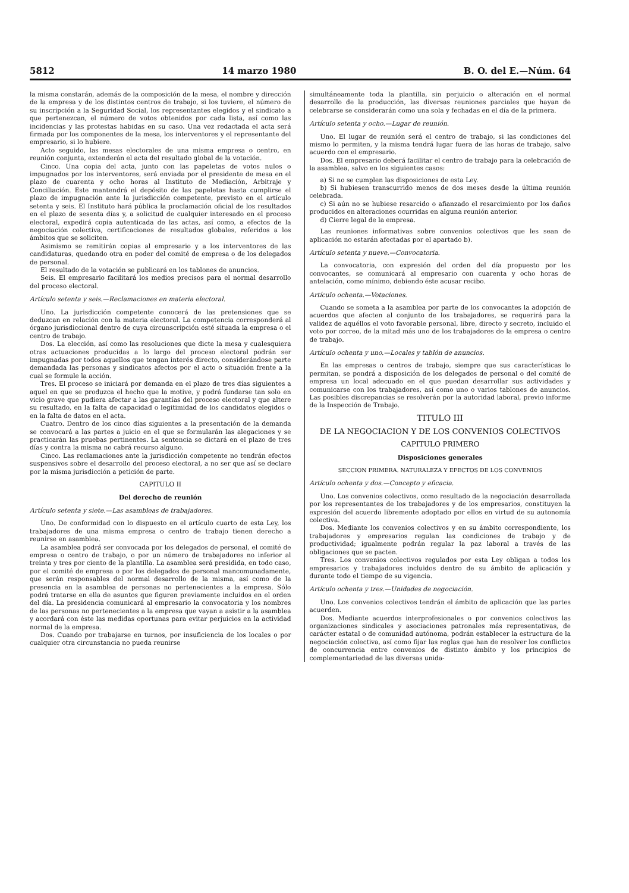5812 14 marzo 1980 B. O. del E.—Núm. 64
la misma constarán, además de la composición de la mesa, el nombre y dirección de la empresa y de los distintos centros de trabajo, si los tuviere, el número de su inscripción a la Seguridad Social, los representantes elegidos y el sindicato a que pertenezcan, el número de votos obtenidos por cada lista, así como las incidencias y las protestas habidas en su caso. Una vez redactada el acta será firmada por los componentes de la mesa, los interventores y el representante del empresario, si lo hubiere.
Acto seguido, las mesas electorales de una misma empresa o centro, en reunión conjunta, extenderán el acta del resultado global de la votación.
Cinco. Una copia del acta, junto con las papeletas de votos nulos o impugnados por los interventores, será enviada por el presidente de mesa en el plazo de cuarenta y ocho horas al Instituto de Mediación, Arbitraje y Conciliación. Este mantendrá el depósito de las papeletas hasta cumplirse el plazo de impugnación ante la jurisdicción competente, previsto en el artículo setenta y seis. El Instituto hará pública la proclamación oficial de los resultados en el plazo de sesenta días y, a solicitud de cualquier interesado en el proceso electoral, expedirá copia autenticada de las actas, así como, a efectos de la negociación colectiva, certificaciones de resultados globales, referidos a los ámbitos que se soliciten.
Asimismo se remitirán copias al empresario y a los interventores de las candidaturas, quedando otra en poder del comité de empresa o de los delegados de personal.
El resultado de la votación se publicará en los tablones de anuncios.
Seis. El empresario facilitará los medios precisos para el normal desarrollo del proceso electoral.
Artículo setenta y seis.—Reclamaciones en materia electoral.
Uno. La jurisdicción competente conocerá de las pretensiones que se deduzcan en relación con la materia electoral. La competencia corresponderá al órgano jurisdiccional dentro de cuya circunscripción esté situada la empresa o el centro de trabajo.
Dos. La elección, así como las resoluciones que dicte la mesa y cualesquiera otras actuaciones producidas a lo largo del proceso electoral podrán ser impugnadas por todos aquellos que tengan interés directo, considerándose parte demandada las personas y sindicatos afectos por el acto o situación frente a la cual se formule la acción.
Tres. El proceso se iniciará por demanda en el plazo de tres días siguientes a aquel en que se produzca el hecho que la motive, y podrá fundarse tan solo en vicio grave que pudiera afectar a las garantías del proceso electoral y que altere su resultado, en la falta de capacidad o legitimidad de los candidatos elegidos o en la falta de datos en el acta.
Cuatro. Dentro de los cinco días siguientes a la presentación de la demanda se convocará a las partes a juicio en el que se formularán las alegaciones y se practicarán las pruebas pertinentes. La sentencia se dictará en el plazo de tres días y contra la misma no cabrá recurso alguno.
Cinco. Las reclamaciones ante la jurisdicción competente no tendrán efectos suspensivos sobre el desarrollo del proceso electoral, a no ser que así se declare por la misma jurisdicción a petición de parte.
CAPITULO II
Del derecho de reunión
Artículo setenta y siete.—Las asambleas de trabajadores.
Uno. De conformidad con lo dispuesto en el artículo cuarto de esta Ley, los trabajadores de una misma empresa o centro de trabajo tienen derecho a reunirse en asamblea.
La asamblea podrá ser convocada por los delegados de personal, el comité de empresa o centro de trabajo, o por un número de trabajadores no inferior al treinta y tres por ciento de la plantilla. La asamblea será presidida, en todo caso, por el comité de empresa o por los delegados de personal mancomunadamente, que serán responsables del normal desarrollo de la misma, así como de la presencia en la asamblea de personas no pertenecientes a la empresa. Sólo podrá tratarse en ella de asuntos que figuren previamente incluidos en el orden del día. La presidencia comunicará al empresario la convocatoria y los nombres de las personas no pertenecientes a la empresa que vayan a asistir a la asamblea y acordará con éste las medidas oportunas para evitar perjuicios en la actividad normal de la empresa.
Dos. Cuando por trabajarse en turnos, por insuficiencia de los locales o por cualquier otra circunstancia no pueda reunirse
simultáneamente toda la plantilla, sin perjuicio o alteración en el normal desarrollo de la producción, las diversas reuniones parciales que hayan de celebrarse se considerarán como una sola y fechadas en el día de la primera.
Artículo setenta y ocho.—Lugar de reunión.
Uno. El lugar de reunión será el centro de trabajo, si las condiciones del mismo lo permiten, y la misma tendrá lugar fuera de las horas de trabajo, salvo acuerdo con el empresario.
Dos. El empresario deberá facilitar el centro de trabajo para la celebración de la asamblea, salvo en los siguientes casos:
a) Si no se cumplen las disposiciones de esta Ley.
b) Si hubiesen transcurrido menos de dos meses desde la última reunión celebrada.
c) Si aún no se hubiese resarcido o afianzado el resarcimiento por los daños producidos en alteraciones ocurridas en alguna reunión anterior.
d) Cierre legal de la empresa.
Las reuniones informativas sobre convenios colectivos que les sean de aplicación no estarán afectadas por el apartado b).
Artículo setenta y nueve.—Convocatoria.
La convocatoria, con expresión del orden del día propuesto por los convocantes, se comunicará al empresario con cuarenta y ocho horas de antelación, como mínimo, debiendo éste acusar recibo.
Artículo ochenta.—Votaciones.
Cuando se someta a la asamblea por parte de los convocantes la adopción de acuerdos que afecten al conjunto de los trabajadores, se requerirá para la validez de aquéllos el voto favorable personal, libre, directo y secreto, incluido el voto por correo, de la mitad más uno de los trabajadores de la empresa o centro de trabajo.
Artículo ochenta y uno.—Locales y tablón de anuncios.
En las empresas o centros de trabajo, siempre que sus características lo permitan, se pondrá a disposición de los delegados de personal o del comité de empresa un local adecuado en el que puedan desarrollar sus actividades y comunicarse con los trabajadores, así como uno o varios tablones de anuncios. Las posibles discrepancias se resolverán por la autoridad laboral, previo informe de la Inspección de Trabajo.
TITULO III
DE LA NEGOCIACION Y DE LOS CONVENIOS COLECTIVOS
CAPITULO PRIMERO
Disposiciones generales
SECCION PRIMERA. NATURALEZA Y EFECTOS DE LOS CONVENIOS
Artículo ochenta y dos.—Concepto y eficacia.
Uno. Los convenios colectivos, como resultado de la negociación desarrollada por los representantes de los trabajadores y de los empresarios, constituyen la expresión del acuerdo libremente adoptado por ellos en virtud de su autonomía colectiva.
Dos. Mediante los convenios colectivos y en su ámbito correspondiente, los trabajadores y empresarios regulan las condiciones de trabajo y de productividad; igualmente podrán regular la paz laboral a través de las obligaciones que se pacten.
Tres. Los convenios colectivos regulados por esta Ley obligan a todos los empresarios y trabajadores incluidos dentro de su ámbito de aplicación y durante todo el tiempo de su vigencia.
Artículo ochenta y tres.—Unidades de negociación.
Uno. Los convenios colectivos tendrán el ámbito de aplicación que las partes acuerden.
Dos. Mediante acuerdos interprofesionales o por convenios colectivos las organizaciones sindicales y asociaciones patronales más representativas, de carácter estatal o de comunidad autónoma, podrán establecer la estructura de la negociación colectiva, así como fijar las reglas que han de resolver los conflictos de concurrencia entre convenios de distinto ámbito y los principios de complementariedad de las diversas unida-